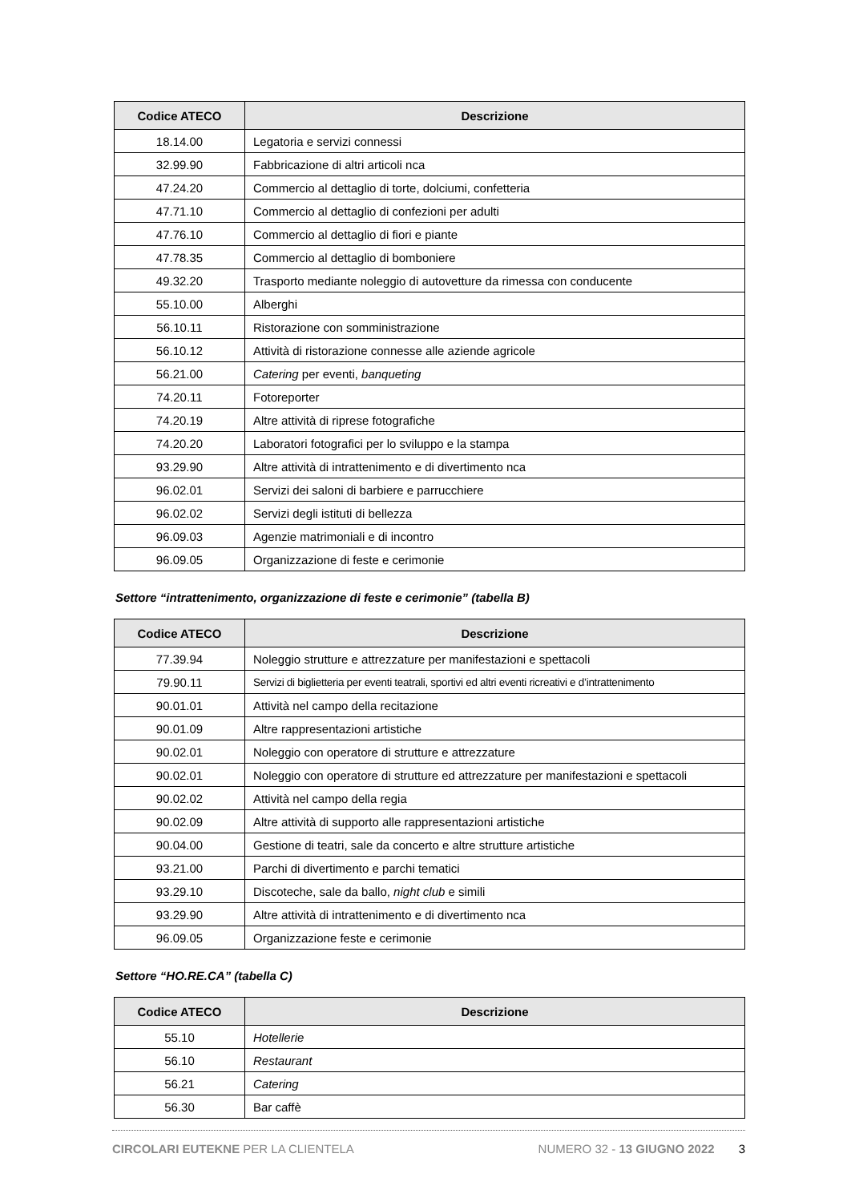| Codice ATECO | Descrizione |
| --- | --- |
| 18.14.00 | Legatoria e servizi connessi |
| 32.99.90 | Fabbricazione di altri articoli nca |
| 47.24.20 | Commercio al dettaglio di torte, dolciumi, confetteria |
| 47.71.10 | Commercio al dettaglio di confezioni per adulti |
| 47.76.10 | Commercio al dettaglio di fiori e piante |
| 47.78.35 | Commercio al dettaglio di bomboniere |
| 49.32.20 | Trasporto mediante noleggio di autovetture da rimessa con conducente |
| 55.10.00 | Alberghi |
| 56.10.11 | Ristorazione con somministrazione |
| 56.10.12 | Attività di ristorazione connesse alle aziende agricole |
| 56.21.00 | Catering per eventi, banqueting |
| 74.20.11 | Fotoreporter |
| 74.20.19 | Altre attività di riprese fotografiche |
| 74.20.20 | Laboratori fotografici per lo sviluppo e la stampa |
| 93.29.90 | Altre attività di intrattenimento e di divertimento nca |
| 96.02.01 | Servizi dei saloni di barbiere e parrucchiere |
| 96.02.02 | Servizi degli istituti di bellezza |
| 96.09.03 | Agenzie matrimoniali e di incontro |
| 96.09.05 | Organizzazione di feste e cerimonie |
Settore “intrattenimento, organizzazione di feste e cerimonie” (tabella B)
| Codice ATECO | Descrizione |
| --- | --- |
| 77.39.94 | Noleggio strutture e attrezzature per manifestazioni e spettacoli |
| 79.90.11 | Servizi di biglietteria per eventi teatrali, sportivi ed altri eventi ricreativi e d’intrattenimento |
| 90.01.01 | Attività nel campo della recitazione |
| 90.01.09 | Altre rappresentazioni artistiche |
| 90.02.01 | Noleggio con operatore di strutture e attrezzature |
| 90.02.01 | Noleggio con operatore di strutture ed attrezzature per manifestazioni e spettacoli |
| 90.02.02 | Attività nel campo della regia |
| 90.02.09 | Altre attività di supporto alle rappresentazioni artistiche |
| 90.04.00 | Gestione di teatri, sale da concerto e altre strutture artistiche |
| 93.21.00 | Parchi di divertimento e parchi tematici |
| 93.29.10 | Discoteche, sale da ballo, night club e simili |
| 93.29.90 | Altre attività di intrattenimento e di divertimento nca |
| 96.09.05 | Organizzazione feste e cerimonie |
Settore “HO.RE.CA” (tabella C)
| Codice ATECO | Descrizione |
| --- | --- |
| 55.10 | Hotellerie |
| 56.10 | Restaurant |
| 56.21 | Catering |
| 56.30 | Bar caffè |
CIRCOLARI EUTEKNE PER LA CLIENTELA NUMERO 32 - 13 GIUGNO 2022 3